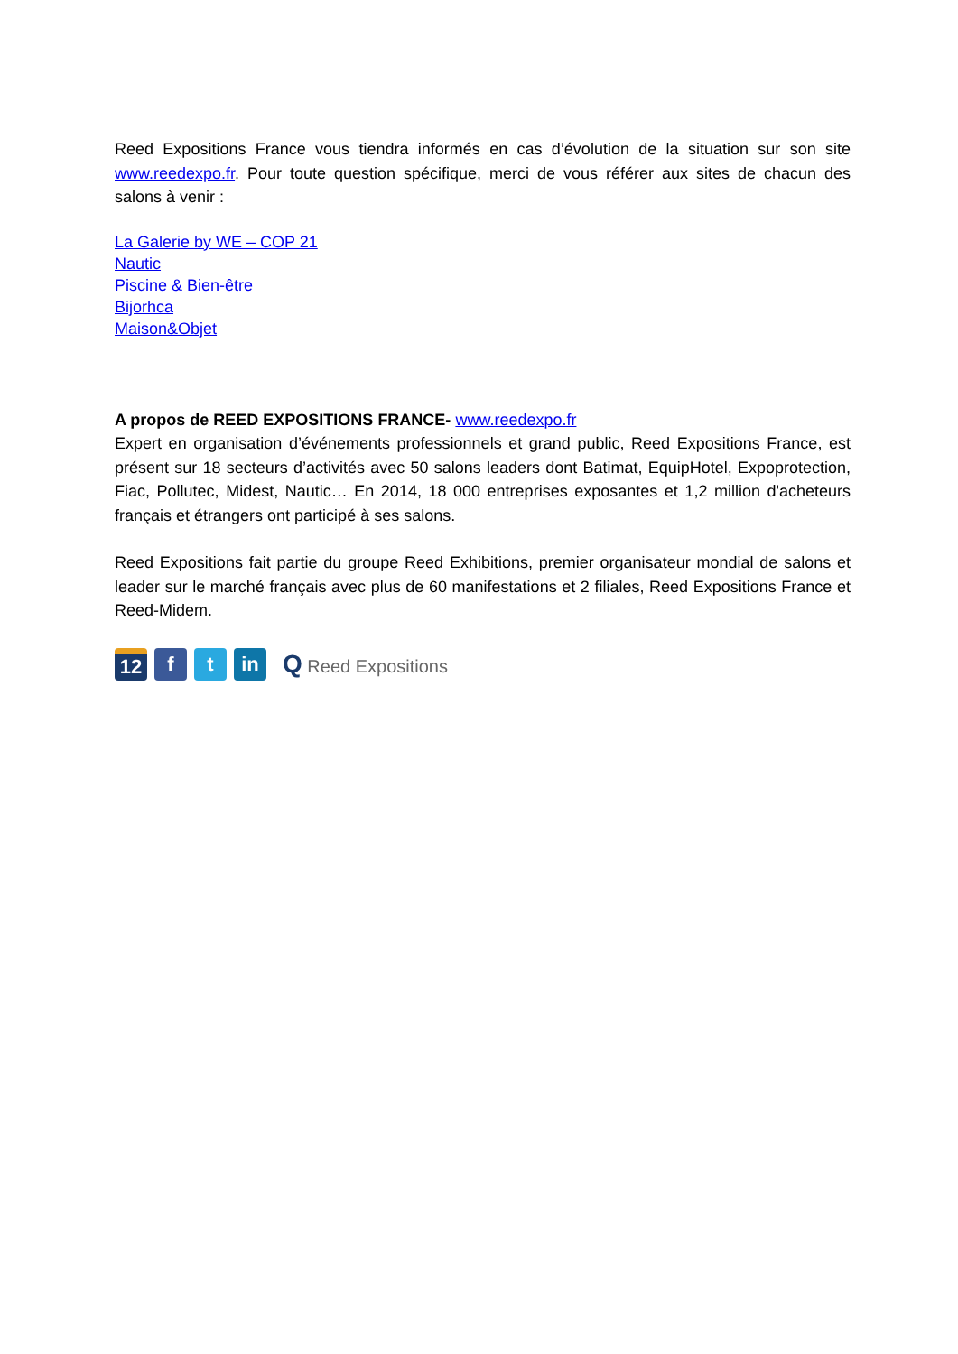Reed Expositions France vous tiendra informés en cas d’évolution de la situation sur son site www.reedexpo.fr. Pour toute question spécifique, merci de vous référer aux sites de chacun des salons à venir :
La Galerie by WE – COP 21
Nautic
Piscine & Bien-être
Bijorhca
Maison&Objet
A propos de REED EXPOSITIONS FRANCE- www.reedexpo.fr
Expert en organisation d’événements professionnels et grand public, Reed Expositions France, est présent sur 18 secteurs d’activités avec 50 salons leaders dont Batimat, EquipHotel, Expoprotection, Fiac, Pollutec, Midest, Nautic… En 2014, 18 000 entreprises exposantes et 1,2 million d'acheteurs français et étrangers ont participé à ses salons.
Reed Expositions fait partie du groupe Reed Exhibitions, premier organisateur mondial de salons et leader sur le marché français avec plus de 60 manifestations et 2 filiales, Reed Expositions France et Reed-Midem.
12
f t in
Q Reed Expositions